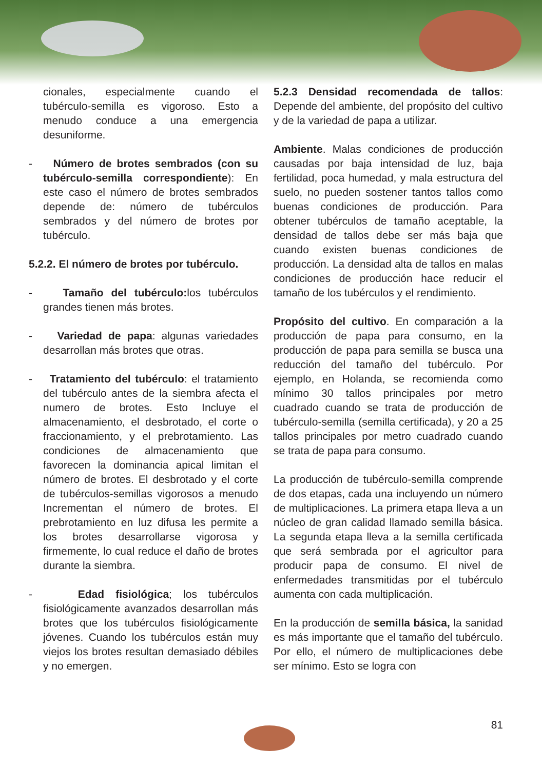cionales, especialmente cuando el tubérculo-semilla es vigoroso. Esto a menudo conduce a una emergencia desuniforme.
- Número de brotes sembrados (con su tubérculo-semilla correspondiente): En este caso el número de brotes sembrados depende de: número de tubérculos sembrados y del número de brotes por tubérculo.
5.2.2. El número de brotes por tubérculo.
- Tamaño del tubérculo: los tubérculos grandes tienen más brotes.
- Variedad de papa: algunas variedades desarrollan más brotes que otras.
- Tratamiento del tubérculo: el tratamiento del tubérculo antes de la siembra afecta el numero de brotes. Esto Incluye el almacenamiento, el desbrotado, el corte o fraccionamiento, y el prebrotamiento. Las condiciones de almacenamiento que favorecen la dominancia apical limitan el número de brotes. El desbrotado y el corte de tubérculos-semillas vigorosos a menudo Incrementan el número de brotes. El prebrotamiento en luz difusa les permite a los brotes desarrollarse vigorosa y firmemente, lo cual reduce el daño de brotes durante la siembra.
- Edad fisiológica; los tubérculos fisiológicamente avanzados desarrollan más brotes que los tubérculos fisiológicamente jóvenes. Cuando los tubérculos están muy viejos los brotes resultan demasiado débiles y no emergen.
5.2.3 Densidad recomendada de tallos: Depende del ambiente, del propósito del cultivo y de la variedad de papa a utilizar.
Ambiente. Malas condiciones de producción causadas por baja intensidad de luz, baja fertilidad, poca humedad, y mala estructura del suelo, no pueden sostener tantos tallos como buenas condiciones de producción. Para obtener tubérculos de tamaño aceptable, la densidad de tallos debe ser más baja que cuando existen buenas condiciones de producción. La densidad alta de tallos en malas condiciones de producción hace reducir el tamaño de los tubérculos y el rendimiento.
Propósito del cultivo. En comparación a la producción de papa para consumo, en la producción de papa para semilla se busca una reducción del tamaño del tubérculo. Por ejemplo, en Holanda, se recomienda como mínimo 30 tallos principales por metro cuadrado cuando se trata de producción de tubérculo-semilla (semilla certificada), y 20 a 25 tallos principales por metro cuadrado cuando se trata de papa para consumo.
La producción de tubérculo-semilla comprende de dos etapas, cada una incluyendo un número de multiplicaciones. La primera etapa lleva a un núcleo de gran calidad llamado semilla básica. La segunda etapa lleva a la semilla certificada que será sembrada por el agricultor para producir papa de consumo. El nivel de enfermedades transmitidas por el tubérculo aumenta con cada multiplicación.
En la producción de semilla básica, la sanidad es más importante que el tamaño del tubérculo. Por ello, el número de multiplicaciones debe ser mínimo. Esto se logra con
81